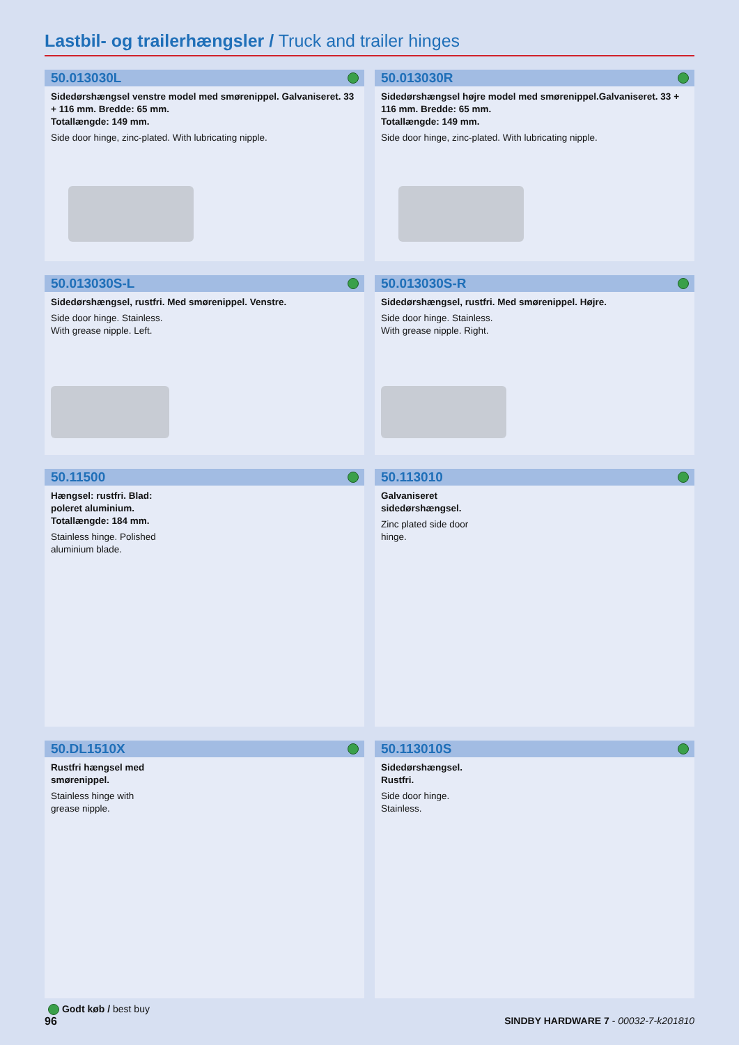Lastbil- og trailerhængsler / Truck and trailer hinges
50.013030L
Sidedørshængsel venstre model med smørenippel. Galvaniseret. 33 + 116 mm. Bredde: 65 mm.
Totallængde: 149 mm.
Side door hinge, zinc-plated. With lubricating nipple.
50.013030R
Sidedørshængsel højre model med smørenippel.Galvaniseret. 33 + 116 mm. Bredde: 65 mm.
Totallængde: 149 mm.
Side door hinge, zinc-plated. With lubricating nipple.
50.013030S-L
Sidedørshængsel, rustfri. Med smørenippel. Venstre.
Side door hinge. Stainless.
With grease nipple. Left.
50.013030S-R
Sidedørshængsel, rustfri. Med smørenippel. Højre.
Side door hinge. Stainless.
With grease nipple. Right.
50.11500
Hængsel: rustfri. Blad:
poleret aluminium.
Totallængde: 184 mm.
Stainless hinge. Polished
aluminium blade.
50.113010
Galvaniseret
sidedørshængsel.
Zinc plated side door
hinge.
50.DL1510X
Rustfri hængsel med
smørenippel.
Stainless hinge with
grease nipple.
50.113010S
Sidedørshængsel.
Rustfri.
Side door hinge.
Stainless.
Godt køb / best buy
96 SINDBY HARDWARE 7 - 00032-7-k201810